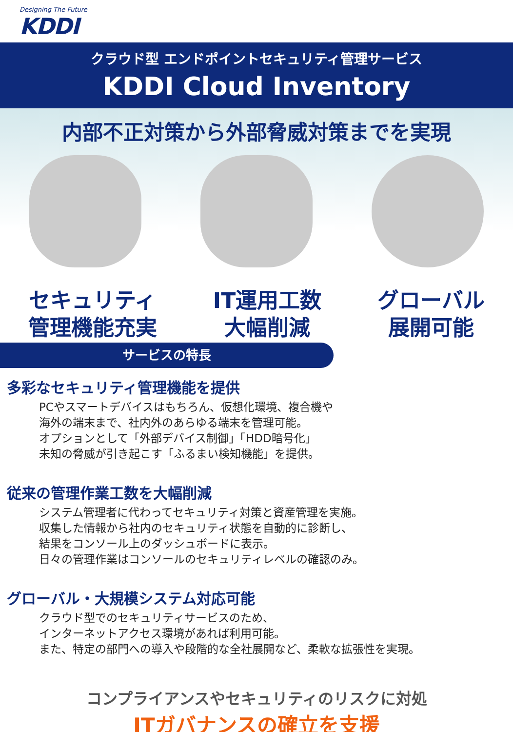Designing The Future
KDDI
クラウド型 エンドポイントセキュリティ管理サービス
KDDI Cloud Inventory
内部不正対策から外部脅威対策までを実現
セキュリティ
管理機能充実
IT運用工数
大幅削減
グローバル
展開可能
サービスの特長
多彩なセキュリティ管理機能を提供
PCやスマートデバイスはもちろん、仮想化環境、複合機や
海外の端末まで、社内外のあらゆる端末を管理可能。
オプションとして「外部デバイス制御」「HDD暗号化」
未知の脅威が引き起こす「ふるまい検知機能」を提供。
従来の管理作業工数を大幅削減
システム管理者に代わってセキュリティ対策と資産管理を実施。
収集した情報から社内のセキュリティ状態を自動的に診断し、
結果をコンソール上のダッシュボードに表示。
日々の管理作業はコンソールのセキュリティレベルの確認のみ。
グローバル・大規模システム対応可能
クラウド型でのセキュリティサービスのため、
インターネットアクセス環境があれば利用可能。
また、特定の部門への導入や段階的な全社展開など、柔軟な拡張性を実現。
コンプライアンスやセキュリティのリスクに対処
ITガバナンスの確立を支援